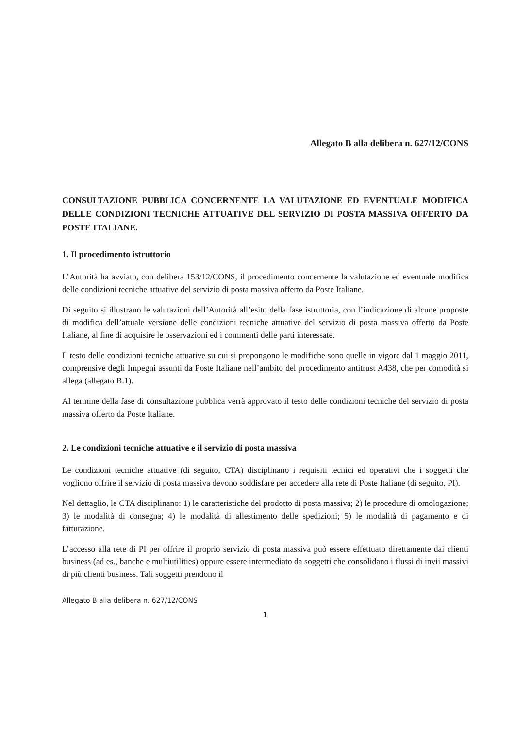Allegato B alla delibera n. 627/12/CONS
CONSULTAZIONE PUBBLICA CONCERNENTE LA VALUTAZIONE ED EVENTUALE MODIFICA DELLE CONDIZIONI TECNICHE ATTUATIVE DEL SERVIZIO DI POSTA MASSIVA OFFERTO DA POSTE ITALIANE.
1. Il procedimento istruttorio
L’Autorità ha avviato, con delibera 153/12/CONS, il procedimento concernente la valutazione ed eventuale modifica delle condizioni tecniche attuative del servizio di posta massiva offerto da Poste Italiane.
Di seguito si illustrano le valutazioni dell’Autorità all’esito della fase istruttoria, con l’indicazione di alcune proposte di modifica dell’attuale versione delle condizioni tecniche attuative del servizio di posta massiva offerto da Poste Italiane, al fine di acquisire le osservazioni ed i commenti delle parti interessate.
Il testo delle condizioni tecniche attuative su cui si propongono le modifiche sono quelle in vigore dal 1 maggio 2011, comprensive degli Impegni assunti da Poste Italiane nell’ambito del procedimento antitrust A438, che per comodità si allega (allegato B.1).
Al termine della fase di consultazione pubblica verrà approvato il testo delle condizioni tecniche del servizio di posta massiva offerto da Poste Italiane.
2. Le condizioni tecniche attuative e il servizio di posta massiva
Le condizioni tecniche attuative (di seguito, CTA) disciplinano i requisiti tecnici ed operativi che i soggetti che vogliono offrire il servizio di posta massiva devono soddisfare per accedere alla rete di Poste Italiane (di seguito, PI).
Nel dettaglio, le CTA disciplinano: 1) le caratteristiche del prodotto di posta massiva; 2) le procedure di omologazione; 3) le modalità di consegna; 4) le modalità di allestimento delle spedizioni; 5) le modalità di pagamento e di fatturazione.
L’accesso alla rete di PI per offrire il proprio servizio di posta massiva può essere effettuato direttamente dai clienti business (ad es., banche e multiutilities) oppure essere intermediato da soggetti che consolidano i flussi di invii massivi di più clienti business. Tali soggetti prendono il
Allegato B alla delibera n. 627/12/CONS
1